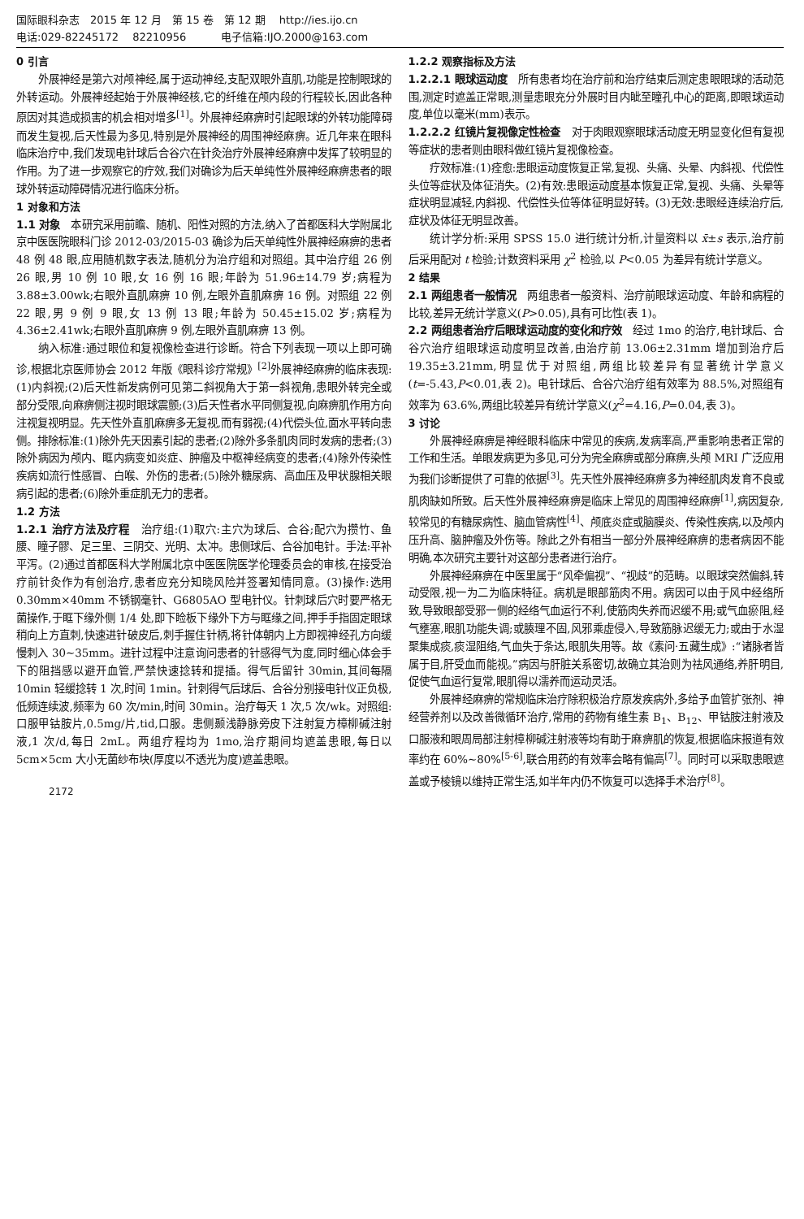国际眼科杂志　2015 年 12 月　第 15 卷　第 12 期　 http://ies.ijo.cn
电话:029-82245172　 82210956　　　 电子信箱:IJO.2000@163.com
0 引言
外展神经是第六对颅神经,属于运动神经,支配双眼外直肌,功能是控制眼球的外转运动。外展神经起始于外展神经核,它的纤维在颅内段的行程较长,因此各种原因对其造成损害的机会相对增多<sup>[1]</sup>。外展神经麻痹时引起眼球的外转功能障碍而发生复视,后天性最为多见,特别是外展神经的周围神经麻痹。近几年来在眼科临床治疗中,我们发现电针球后合谷穴在针灸治疗外展神经麻痹中发挥了较明显的作用。为了进一步观察它的疗效,我们对确诊为后天单纯性外展神经麻痹患者的眼球外转运动障碍情况进行临床分析。
1 对象和方法
1.1 对象　本研究采用前瞻、随机、阳性对照的方法,纳入了首都医科大学附属北京中医医院眼科门诊 2012-03/2015-03 确诊为后天单纯性外展神经麻痹的患者 48 例 48 眼,应用随机数字表法,随机分为治疗组和对照组。其中治疗组 26 例 26 眼,男 10 例 10 眼,女 16 例 16 眼;年龄为 51.96±14.79 岁;病程为 3.88±3.00wk;右眼外直肌麻痹 10 例,左眼外直肌麻痹 16 例。对照组 22 例 22 眼,男 9 例 9 眼,女 13 例 13 眼;年龄为 50.45±15.02 岁;病程为 4.36±2.41wk;右眼外直肌麻痹 9 例,左眼外直肌麻痹 13 例。
纳入标准:通过眼位和复视像检查进行诊断。符合下列表现一项以上即可确诊,根据北京医师协会 2012 年版《眼科诊疗常规》<sup>[2]</sup>外展神经麻痹的临床表现:(1)内斜视;(2)后天性新发病例可见第二斜视角大于第一斜视角,患眼外转完全或部分受限,向麻痹侧注视时眼球震颤;(3)后天性者水平同侧复视,向麻痹肌作用方向注视复视明显。先天性外直肌麻痹多无复视,而有弱视;(4)代偿头位,面水平转向患侧。排除标准:(1)除外先天因素引起的患者;(2)除外多条肌肉同时发病的患者;(3)除外病因为颅内、眶内病变如炎症、肿瘤及中枢神经病变的患者;(4)除外传染性疾病如流行性感冒、白喉、外伤的患者;(5)除外糖尿病、高血压及甲状腺相关眼病引起的患者;(6)除外重症肌无力的患者。
1.2 方法
1.2.1 治疗方法及疗程　治疗组:(1)取穴:主穴为球后、合谷;配穴为攒竹、鱼腰、瞳子髎、足三里、三阴交、光明、太冲。患侧球后、合谷加电针。手法:平补平泻。(2)通过首都医科大学附属北京中医医院医学伦理委员会的审核,在接受治疗前针灸作为有创治疗,患者应充分知晓风险并签署知情同意。(3)操作:选用 0.30mm×40mm 不锈钢毫针、G6805AO 型电针仪。针刺球后穴时要严格无菌操作,于眶下缘外侧 1/4 处,即下睑板下缘外下方与眶缘之间,押手手指固定眼球稍向上方直刺,快速进针破皮后,刺手握住针柄,将针体朝内上方即视神经孔方向缓慢刺入 30~35mm。进针过程中注意询问患者的针感得气为度,同时细心体会手下的阻挡感以避开血管,严禁快速捻转和提插。得气后留针 30min,其间每隔 10min 轻缓捻转 1 次,时间 1min。针刺得气后球后、合谷分别接电针仪正负极,低频连续波,频率为 60 次/min,时间 30min。治疗每天 1 次,5 次/wk。对照组:口服甲钴胺片,0.5mg/片,tid,口服。患侧颞浅静脉旁皮下注射复方樟柳碱注射液,1 次/d,每日 2mL。两组疗程均为 1mo,治疗期间均遮盖患眼,每日以 5cm×5cm 大小无菌纱布块(厚度以不透光为度)遮盖患眼。
2172
1.2.2 观察指标及方法
1.2.2.1 眼球运动度　所有患者均在治疗前和治疗结束后测定患眼眼球的活动范围,测定时遮盖正常眼,测量患眼充分外展时目内眦至瞳孔中心的距离,即眼球运动度,单位以毫米(mm)表示。
1.2.2.2 红镜片复视像定性检查　对于肉眼观察眼球活动度无明显变化但有复视等症状的患者则由眼科做红镜片复视像检查。
疗效标准:(1)痊愈:患眼运动度恢复正常,复视、头痛、头晕、内斜视、代偿性头位等症状及体征消失。(2)有效:患眼运动度基本恢复正常,复视、头痛、头晕等症状明显减轻,内斜视、代偿性头位等体征明显好转。(3)无效:患眼经连续治疗后,症状及体征无明显改善。
统计学分析:采用 SPSS 15.0 进行统计分析,计量资料以 x̄±s 表示,治疗前后采用配对 t 检验;计数资料采用 χ<sup>2</sup> 检验,以 P<0.05 为差异有统计学意义。
2 结果
2.1 两组患者一般情况　两组患者一般资料、治疗前眼球运动度、年龄和病程的比较,差异无统计学意义(P>0.05),具有可比性(表 1)。
2.2 两组患者治疗后眼球运动度的变化和疗效　经过 1mo 的治疗,电针球后、合谷穴治疗组眼球运动度明显改善,由治疗前 13.06±2.31mm 增加到治疗后 19.35±3.21mm,明显优于对照组,两组比较差异有显著统计学意义(t=-5.43,P<0.01,表 2)。电针球后、合谷穴治疗组有效率为 88.5%,对照组有效率为 63.6%,两组比较差异有统计学意义(χ<sup>2</sup>=4.16,P=0.04,表 3)。
3 讨论
外展神经麻痹是神经眼科临床中常见的疾病,发病率高,严重影响患者正常的工作和生活。单眼发病更为多见,可分为完全麻痹或部分麻痹,头颅 MRI 广泛应用为我们诊断提供了可靠的依据<sup>[3]</sup>。先天性外展神经麻痹多为神经肌肉发育不良或肌肉缺如所致。后天性外展神经麻痹是临床上常见的周围神经麻痹<sup>[1]</sup>,病因复杂,较常见的有糖尿病性、脑血管病性<sup>[4]</sup>、颅底炎症或脑膜炎、传染性疾病,以及颅内压升高、脑肿瘤及外伤等。除此之外有相当一部分外展神经麻痹的患者病因不能明确,本次研究主要针对这部分患者进行治疗。
外展神经麻痹在中医里属于“风牵偏视”、“视歧”的范畴。以眼球突然偏斜,转动受限,视一为二为临床特征。病机是眼部筋肉不用。病因可以由于风中经络所致,导致眼部受邪一侧的经络气血运行不利,使筋肉失养而迟缓不用;或气血瘀阻,经气壅塞,眼肌功能失调;或腠理不固,风邪乘虚侵入,导致筋脉迟缓无力;或由于水湿聚集成痰,痰湿阻络,气血失于条达,眼肌失用等。故《素问·五藏生成》:“诸脉者皆属于目,肝受血而能视。”病因与肝脏关系密切,故确立其治则为祛风通络,养肝明目,促使气血运行复常,眼肌得以濡养而运动灵活。
外展神经麻痹的常规临床治疗除积极治疗原发疾病外,多给予血管扩张剂、神经营养剂以及改善微循环治疗,常用的药物有维生素 B<sub>1</sub>、B<sub>12</sub>、甲钴胺注射液及口服液和眼周局部注射樟柳碱注射液等均有助于麻痹肌的恢复,根据临床报道有效率约在 60%~80%<sup>[5-6]</sup>,联合用药的有效率会略有偏高<sup>[7]</sup>。同时可以采取患眼遮盖或予棱镜以维持正常生活,如半年内仍不恢复可以选择手术治疗<sup>[8]</sup>。